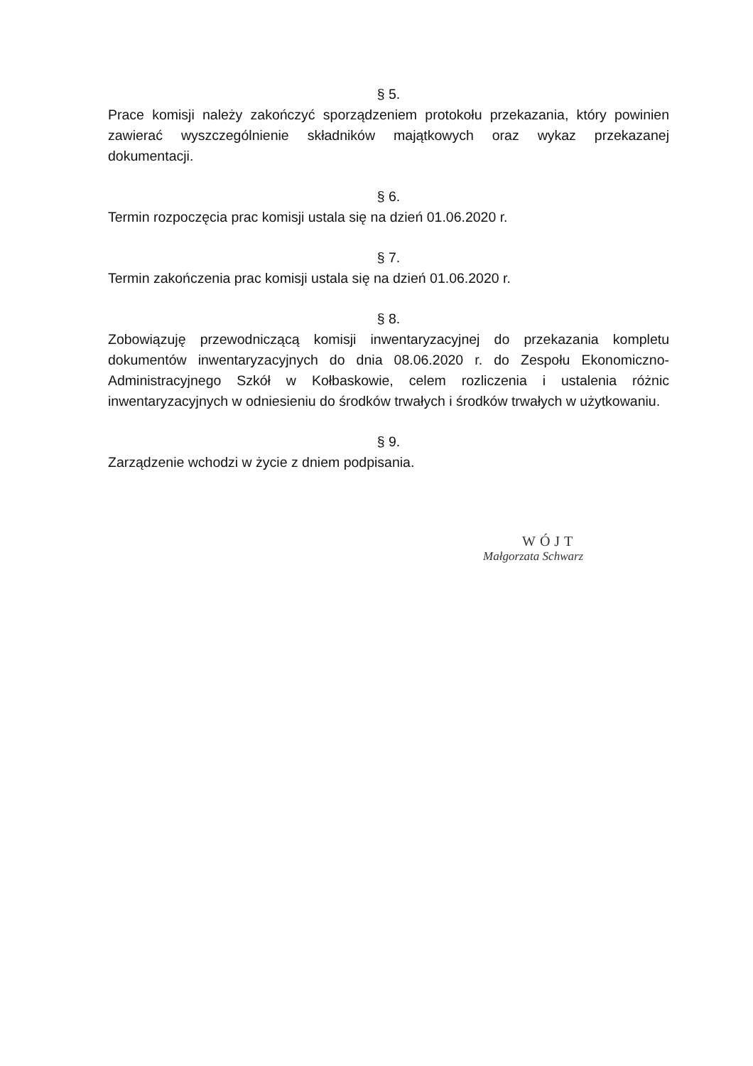§ 5.
Prace komisji należy zakończyć sporządzeniem protokołu przekazania, który powinien zawierać wyszczególnienie składników majątkowych oraz wykaz przekazanej dokumentacji.
§ 6.
Termin rozpoczęcia prac komisji ustala się na dzień 01.06.2020 r.
§ 7.
Termin zakończenia prac komisji ustala się na dzień 01.06.2020 r.
§ 8.
Zobowiązuję przewodniczącą komisji inwentaryzacyjnej do przekazania kompletu dokumentów inwentaryzacyjnych do dnia 08.06.2020 r. do Zespołu Ekonomiczno-Administracyjnego Szkół w Kołbaskowie, celem rozliczenia i ustalenia różnic inwentaryzacyjnych w odniesieniu do środków trwałych i środków trwałych w użytkowaniu.
§ 9.
Zarządzenie wchodzi w życie z dniem podpisania.
WÓJT
Małgorzata Schwarz